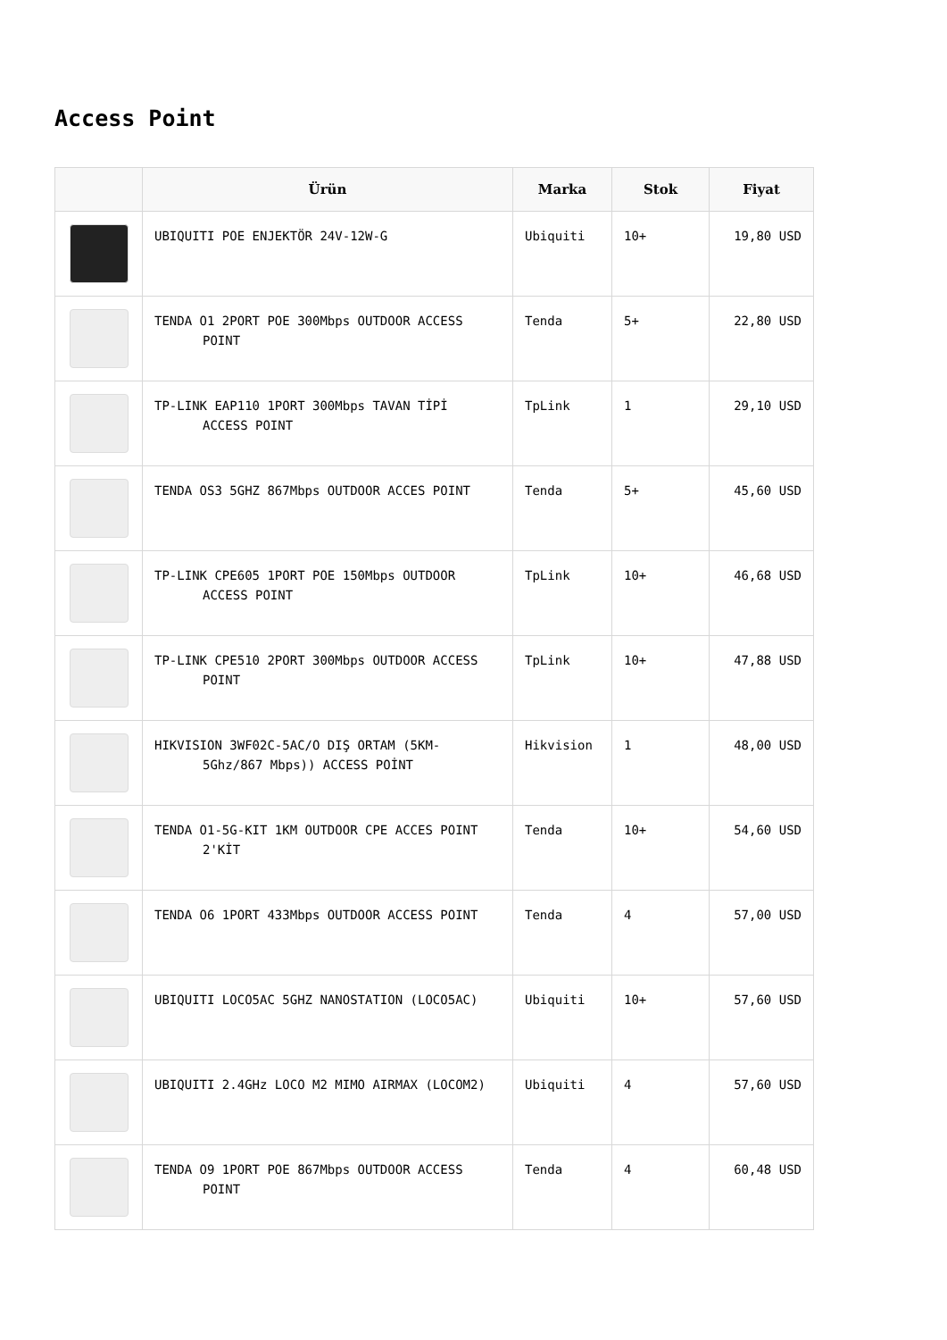Access Point
| | Ürün | Marka | Stok | Fiyat |
| --- | --- | --- | --- | --- |
| | UBIQUITI POE ENJEKTÖR 24V-12W-G | Ubiquiti | 10+ | 19,80 USD |
| | TENDA O1 2PORT POE 300Mbps OUTDOOR ACCESS POINT | Tenda | 5+ | 22,80 USD |
| | TP-LINK EAP110 1PORT 300Mbps TAVAN TİPİ ACCESS POINT | TpLink | 1 | 29,10 USD |
| | TENDA OS3 5GHZ 867Mbps OUTDOOR ACCES POINT | Tenda | 5+ | 45,60 USD |
| | TP-LINK CPE605 1PORT POE 150Mbps OUTDOOR ACCESS POINT | TpLink | 10+ | 46,68 USD |
| | TP-LINK CPE510 2PORT 300Mbps OUTDOOR ACCESS POINT | TpLink | 10+ | 47,88 USD |
| | HIKVISION 3WF02C-5AC/O DIŞ ORTAM (5KM- 5Ghz/867 Mbps)) ACCESS POİNT | Hikvision | 1 | 48,00 USD |
| | TENDA O1-5G-KIT 1KM OUTDOOR CPE ACCES POINT 2'KİT | Tenda | 10+ | 54,60 USD |
| | TENDA O6 1PORT 433Mbps OUTDOOR ACCESS POINT | Tenda | 4 | 57,00 USD |
| | UBIQUITI LOCO5AC 5GHZ NANOSTATION (LOCO5AC) | Ubiquiti | 10+ | 57,60 USD |
| | UBIQUITI 2.4GHz LOCO M2 MIMO AIRMAX (LOCOM2) | Ubiquiti | 4 | 57,60 USD |
| | TENDA O9 1PORT POE 867Mbps OUTDOOR ACCESS POINT | Tenda | 4 | 60,48 USD |